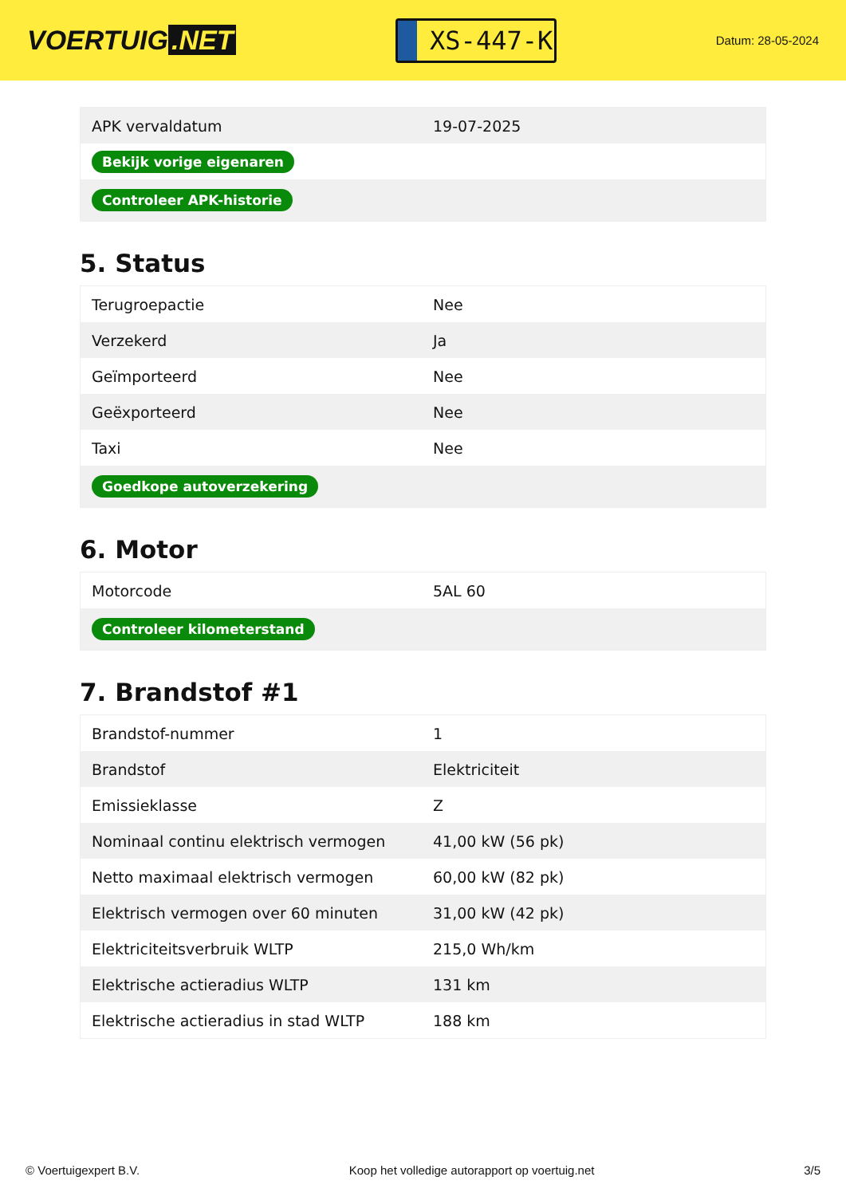VOERTUIG.NET
XS-447-K
Datum: 28-05-2024
| APK vervaldatum | 19-07-2025 |
| Bekijk vorige eigenaren | |
| Controleer APK-historie | |
5. Status
| Terugroepactie | Nee |
| Verzekerd | Ja |
| Geïmporteerd | Nee |
| Geëxporteerd | Nee |
| Taxi | Nee |
| Goedkope autoverzekering | |
6. Motor
| Motorcode | 5AL 60 |
| Controleer kilometerstand | |
7. Brandstof #1
| Brandstof-nummer | 1 |
| Brandstof | Elektriciteit |
| Emissieklasse | Z |
| Nominaal continu elektrisch vermogen | 41,00 kW (56 pk) |
| Netto maximaal elektrisch vermogen | 60,00 kW (82 pk) |
| Elektrisch vermogen over 60 minuten | 31,00 kW (42 pk) |
| Elektriciteitsverbruik WLTP | 215,0 Wh/km |
| Elektrische actieradius WLTP | 131 km |
| Elektrische actieradius in stad WLTP | 188 km |
© Voertuigexpert B.V. Koop het volledige autorapport op voertuig.net 3/5